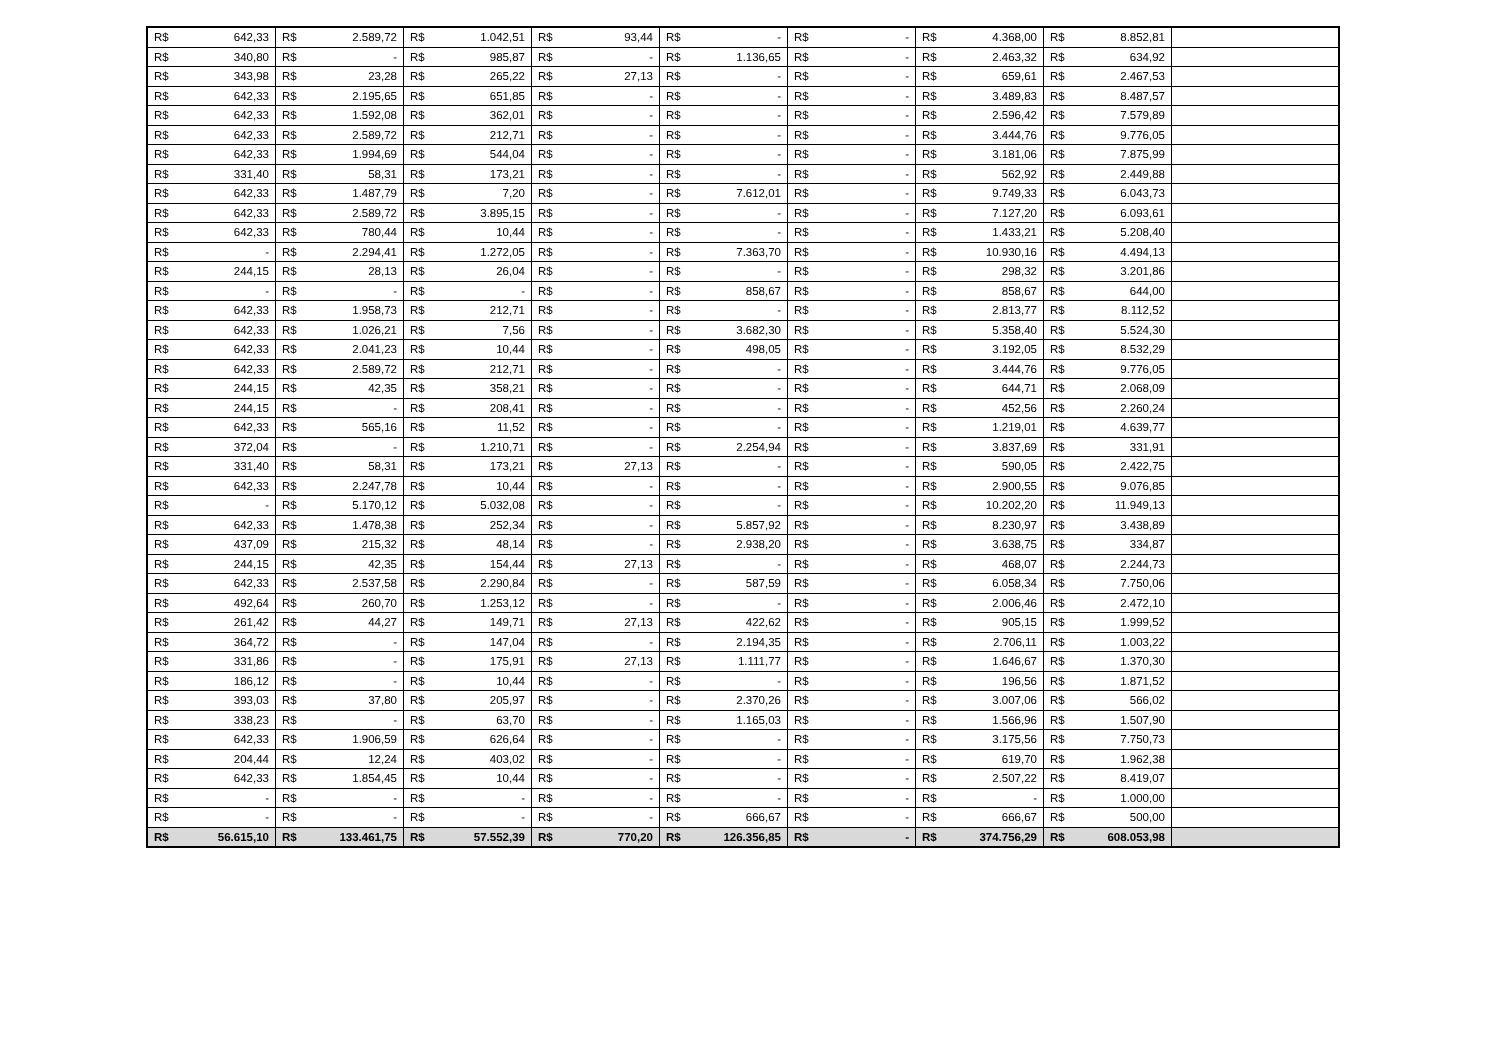| R$ | 642,33 | R$ | 2.589,72 | R$ | 1.042,51 | R$ | 93,44 | R$ | - | R$ | - | R$ | 4.368,00 | R$ | 8.852,81 | |
| R$ | 340,80 | R$ | - | R$ | 985,87 | R$ | - | R$ | 1.136,65 | R$ | - | R$ | 2.463,32 | R$ | 634,92 | |
| R$ | 343,98 | R$ | 23,28 | R$ | 265,22 | R$ | 27,13 | R$ | - | R$ | - | R$ | 659,61 | R$ | 2.467,53 | |
| R$ | 642,33 | R$ | 2.195,65 | R$ | 651,85 | R$ | - | R$ | - | R$ | - | R$ | 3.489,83 | R$ | 8.487,57 | |
| R$ | 642,33 | R$ | 1.592,08 | R$ | 362,01 | R$ | - | R$ | - | R$ | - | R$ | 2.596,42 | R$ | 7.579,89 | |
| R$ | 642,33 | R$ | 2.589,72 | R$ | 212,71 | R$ | - | R$ | - | R$ | - | R$ | 3.444,76 | R$ | 9.776,05 | |
| R$ | 642,33 | R$ | 1.994,69 | R$ | 544,04 | R$ | - | R$ | - | R$ | - | R$ | 3.181,06 | R$ | 7.875,99 | |
| R$ | 331,40 | R$ | 58,31 | R$ | 173,21 | R$ | - | R$ | - | R$ | - | R$ | 562,92 | R$ | 2.449,88 | |
| R$ | 642,33 | R$ | 1.487,79 | R$ | 7,20 | R$ | - | R$ | 7.612,01 | R$ | - | R$ | 9.749,33 | R$ | 6.043,73 | |
| R$ | 642,33 | R$ | 2.589,72 | R$ | 3.895,15 | R$ | - | R$ | - | R$ | - | R$ | 7.127,20 | R$ | 6.093,61 | |
| R$ | 642,33 | R$ | 780,44 | R$ | 10,44 | R$ | - | R$ | - | R$ | - | R$ | 1.433,21 | R$ | 5.208,40 | |
| R$ | - | R$ | 2.294,41 | R$ | 1.272,05 | R$ | - | R$ | 7.363,70 | R$ | - | R$ | 10.930,16 | R$ | 4.494,13 | |
| R$ | 244,15 | R$ | 28,13 | R$ | 26,04 | R$ | - | R$ | - | R$ | - | R$ | 298,32 | R$ | 3.201,86 | |
| R$ | - | R$ | - | R$ | - | R$ | - | R$ | 858,67 | R$ | - | R$ | 858,67 | R$ | 644,00 | |
| R$ | 642,33 | R$ | 1.958,73 | R$ | 212,71 | R$ | - | R$ | - | R$ | - | R$ | 2.813,77 | R$ | 8.112,52 | |
| R$ | 642,33 | R$ | 1.026,21 | R$ | 7,56 | R$ | - | R$ | 3.682,30 | R$ | - | R$ | 5.358,40 | R$ | 5.524,30 | |
| R$ | 642,33 | R$ | 2.041,23 | R$ | 10,44 | R$ | - | R$ | 498,05 | R$ | - | R$ | 3.192,05 | R$ | 8.532,29 | |
| R$ | 642,33 | R$ | 2.589,72 | R$ | 212,71 | R$ | - | R$ | - | R$ | - | R$ | 3.444,76 | R$ | 9.776,05 | |
| R$ | 244,15 | R$ | 42,35 | R$ | 358,21 | R$ | - | R$ | - | R$ | - | R$ | 644,71 | R$ | 2.068,09 | |
| R$ | 244,15 | R$ | - | R$ | 208,41 | R$ | - | R$ | - | R$ | - | R$ | 452,56 | R$ | 2.260,24 | |
| R$ | 642,33 | R$ | 565,16 | R$ | 11,52 | R$ | - | R$ | - | R$ | - | R$ | 1.219,01 | R$ | 4.639,77 | |
| R$ | 372,04 | R$ | - | R$ | 1.210,71 | R$ | - | R$ | 2.254,94 | R$ | - | R$ | 3.837,69 | R$ | 331,91 | |
| R$ | 331,40 | R$ | 58,31 | R$ | 173,21 | R$ | 27,13 | R$ | - | R$ | - | R$ | 590,05 | R$ | 2.422,75 | |
| R$ | 642,33 | R$ | 2.247,78 | R$ | 10,44 | R$ | - | R$ | - | R$ | - | R$ | 2.900,55 | R$ | 9.076,85 | |
| R$ | - | R$ | 5.170,12 | R$ | 5.032,08 | R$ | - | R$ | - | R$ | - | R$ | 10.202,20 | R$ | 11.949,13 | |
| R$ | 642,33 | R$ | 1.478,38 | R$ | 252,34 | R$ | - | R$ | 5.857,92 | R$ | - | R$ | 8.230,97 | R$ | 3.438,89 | |
| R$ | 437,09 | R$ | 215,32 | R$ | 48,14 | R$ | - | R$ | 2.938,20 | R$ | - | R$ | 3.638,75 | R$ | 334,87 | |
| R$ | 244,15 | R$ | 42,35 | R$ | 154,44 | R$ | 27,13 | R$ | - | R$ | - | R$ | 468,07 | R$ | 2.244,73 | |
| R$ | 642,33 | R$ | 2.537,58 | R$ | 2.290,84 | R$ | - | R$ | 587,59 | R$ | - | R$ | 6.058,34 | R$ | 7.750,06 | |
| R$ | 492,64 | R$ | 260,70 | R$ | 1.253,12 | R$ | - | R$ | - | R$ | - | R$ | 2.006,46 | R$ | 2.472,10 | |
| R$ | 261,42 | R$ | 44,27 | R$ | 149,71 | R$ | 27,13 | R$ | 422,62 | R$ | - | R$ | 905,15 | R$ | 1.999,52 | |
| R$ | 364,72 | R$ | - | R$ | 147,04 | R$ | - | R$ | 2.194,35 | R$ | - | R$ | 2.706,11 | R$ | 1.003,22 | |
| R$ | 331,86 | R$ | - | R$ | 175,91 | R$ | 27,13 | R$ | 1.111,77 | R$ | - | R$ | 1.646,67 | R$ | 1.370,30 | |
| R$ | 186,12 | R$ | - | R$ | 10,44 | R$ | - | R$ | - | R$ | - | R$ | 196,56 | R$ | 1.871,52 | |
| R$ | 393,03 | R$ | 37,80 | R$ | 205,97 | R$ | - | R$ | 2.370,26 | R$ | - | R$ | 3.007,06 | R$ | 566,02 | |
| R$ | 338,23 | R$ | - | R$ | 63,70 | R$ | - | R$ | 1.165,03 | R$ | - | R$ | 1.566,96 | R$ | 1.507,90 | |
| R$ | 642,33 | R$ | 1.906,59 | R$ | 626,64 | R$ | - | R$ | - | R$ | - | R$ | 3.175,56 | R$ | 7.750,73 | |
| R$ | 204,44 | R$ | 12,24 | R$ | 403,02 | R$ | - | R$ | - | R$ | - | R$ | 619,70 | R$ | 1.962,38 | |
| R$ | 642,33 | R$ | 1.854,45 | R$ | 10,44 | R$ | - | R$ | - | R$ | - | R$ | 2.507,22 | R$ | 8.419,07 | |
| R$ | - | R$ | - | R$ | - | R$ | - | R$ | - | R$ | - | R$ | - | R$ | 1.000,00 | |
| R$ | - | R$ | - | R$ | - | R$ | - | R$ | 666,67 | R$ | - | R$ | 666,67 | R$ | 500,00 | |
| R$ | 56.615,10 | R$ | 133.461,75 | R$ | 57.552,39 | R$ | 770,20 | R$ | 126.356,85 | R$ | - | R$ | 374.756,29 | R$ | 608.053,98 | |